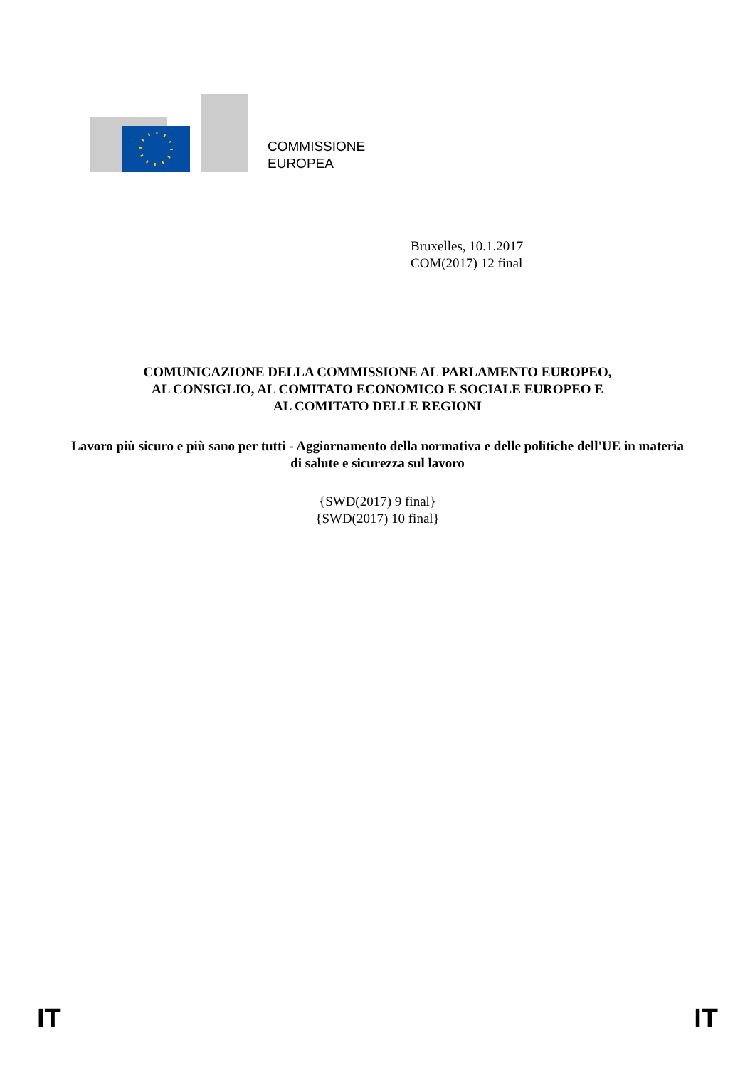COMMISSIONE
EUROPEA
Bruxelles, 10.1.2017
COM(2017) 12 final
COMUNICAZIONE DELLA COMMISSIONE AL PARLAMENTO EUROPEO,
AL CONSIGLIO, AL COMITATO ECONOMICO E SOCIALE EUROPEO E
AL COMITATO DELLE REGIONI
Lavoro più sicuro e più sano per tutti - Aggiornamento della normativa e delle politiche dell'UE in materia di salute e sicurezza sul lavoro
{SWD(2017) 9 final}
{SWD(2017) 10 final}
IT IT